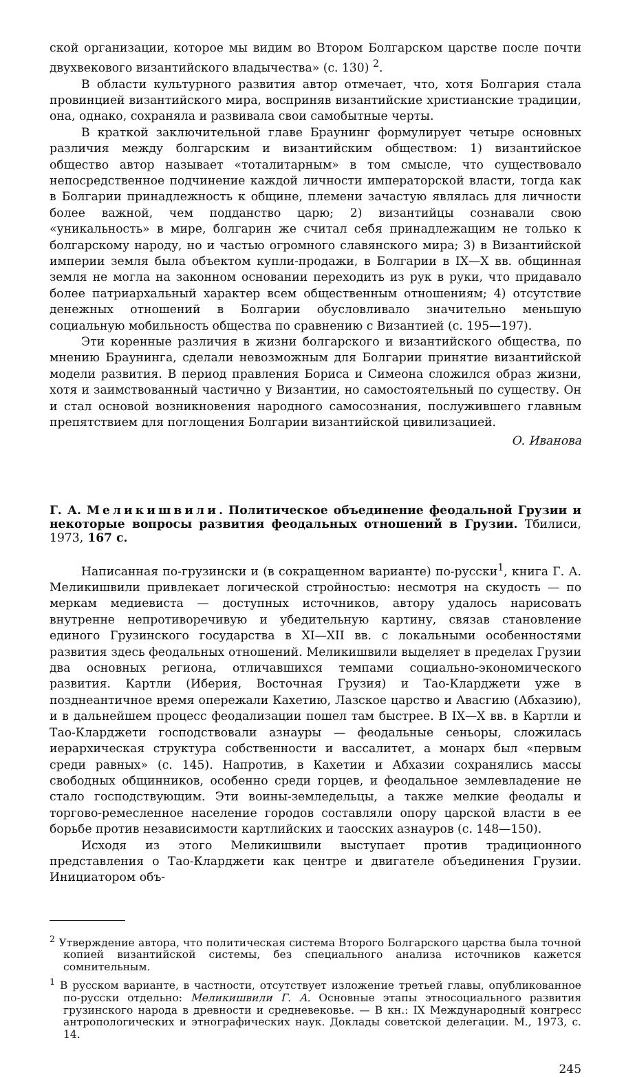ской организации, которое мы видим во Втором Болгарском царстве после почти двухвекового византийского владычества» (с. 130) <sup>2</sup>.
В области культурного развития автор отмечает, что, хотя Болгария стала провинцией византийского мира, восприняв византийские христианские традиции, она, однако, сохраняла и развивала свои самобытные черты.
В краткой заключительной главе Браунинг формулирует четыре основных различия между болгарским и византийским обществом: 1) византийское общество автор называет «тоталитарным» в том смысле, что существовало непосредственное подчинение каждой личности императорской власти, тогда как в Болгарии принадлежность к общине, племени зачастую являлась для личности более важной, чем подданство царю; 2) византийцы сознавали свою «уникальность» в мире, болгарин же считал себя принадлежащим не только к болгарскому народу, но и частью огромного славянского мира; 3) в Византийской империи земля была объектом купли-продажи, в Болгарии в IX—X вв. общинная земля не могла на законном основании переходить из рук в руки, что придавало более патриархальный характер всем общественным отношениям; 4) отсутствие денежных отношений в Болгарии обусловливало значительно меньшую социальную мобильность общества по сравнению с Византией (с. 195—197).
Эти коренные различия в жизни болгарского и византийского общества, по мнению Браунинга, сделали невозможным для Болгарии принятие византийской модели развития. В период правления Бориса и Симеона сложился образ жизни, хотя и заимствованный частично у Византии, но самостоятельный по существу. Он и стал основой возникновения народного самосознания, послужившего главным препятствием для поглощения Болгарии византийской цивилизацией.
О. Иванова
Г. А. Меликишвили. Политическое объединение феодальной Грузии и некоторые вопросы развития феодальных отношений в Грузии. Тбилиси, 1973, 167 с.
Написанная по-грузински и (в сокращенном варианте) по-русски<sup>1</sup>, книга Г. А. Меликишвили привлекает логической стройностью: несмотря на скудость — по меркам медиевиста — доступных источников, автору удалось нарисовать внутренне непротиворечивую и убедительную картину, связав становление единого Грузинского государства в XI—XII вв. с локальными особенностями развития здесь феодальных отношений. Меликишвили выделяет в пределах Грузии два основных региона, отличавшихся темпами социально-экономического развития. Картли (Иберия, Восточная Грузия) и Тао-Кларджети уже в позднеантичное время опережали Кахетию, Лазское царство и Авасгию (Абхазию), и в дальнейшем процесс феодализации пошел там быстрее. В IX—X вв. в Картли и Тао-Кларджети господствовали азнауры — феодальные сеньоры, сложилась иерархическая структура собственности и вассалитет, а монарх был «первым среди равных» (с. 145). Напротив, в Кахетии и Абхазии сохранялись массы свободных общинников, особенно среди горцев, и феодальное землевладение не стало господствующим. Эти воины-земледельцы, а также мелкие феодалы и торгово-ремесленное население городов составляли опору царской власти в ее борьбе против независимости картлийских и таосских азнауров (с. 148—150).
Исходя из этого Меликишвили выступает против традиционного представления о Тао-Кларджети как центре и двигателе объединения Грузии. Инициатором объ-
<sup>2</sup> Утверждение автора, что политическая система Второго Болгарского царства была точной копией византийской системы, без специального анализа источников кажется сомнительным.
<sup>1</sup> В русском варианте, в частности, отсутствует изложение третьей главы, опубликованное по-русски отдельно: Меликишвили Г. А. Основные этапы этносоциального развития грузинского народа в древности и средневековье. — В кн.: IX Международный конгресс антропологических и этнографических наук. Доклады советской делегации. М., 1973, с. 14.
245